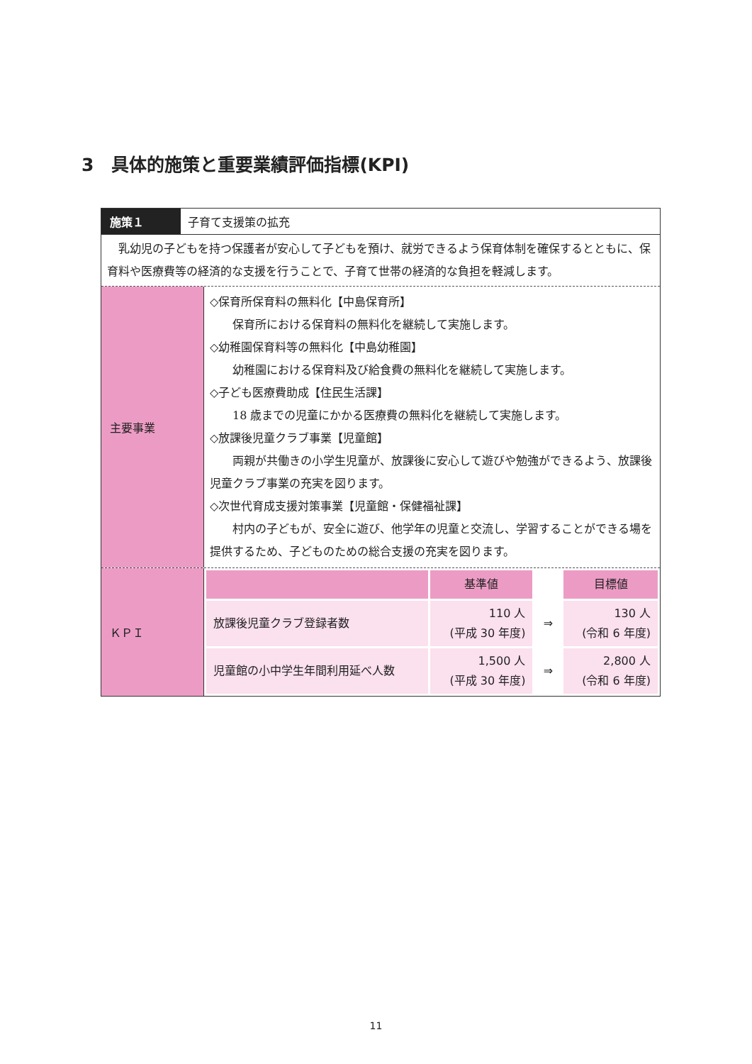3　具体的施策と重要業績評価指標(KPI)
施策１ 子育て支援策の拡充
乳幼児の子どもを持つ保護者が安心して子どもを預け、就労できるよう保育体制を確保するとともに、保育料や医療費等の経済的な支援を行うことで、子育て世帯の経済的な負担を軽減します。
主要事業
◇保育所保育料の無料化【中島保育所】
保育所における保育料の無料化を継続して実施します。
◇幼稚園保育料等の無料化【中島幼稚園】
幼稚園における保育料及び給食費の無料化を継続して実施します。
◇子ども医療費助成【住民生活課】
18 歳までの児童にかかる医療費の無料化を継続して実施します。
◇放課後児童クラブ事業【児童館】
両親が共働きの小学生児童が、放課後に安心して遊びや勉強ができるよう、放課後児童クラブ事業の充実を図ります。
◇次世代育成支援対策事業【児童館・保健福祉課】
村内の子どもが、安全に遊び、他学年の児童と交流し、学習することができる場を提供するため、子どものための総合支援の充実を図ります。
ＫＰＩ
| | 基準値 | | 目標値 |
| --- | --- | --- | --- |
| 放課後児童クラブ登録者数 | 110 人 (平成 30 年度) | ⇒ | 130 人 (令和 6 年度) |
| 児童館の小中学生年間利用延べ人数 | 1,500 人 (平成 30 年度) | ⇒ | 2,800 人 (令和 6 年度) |
11